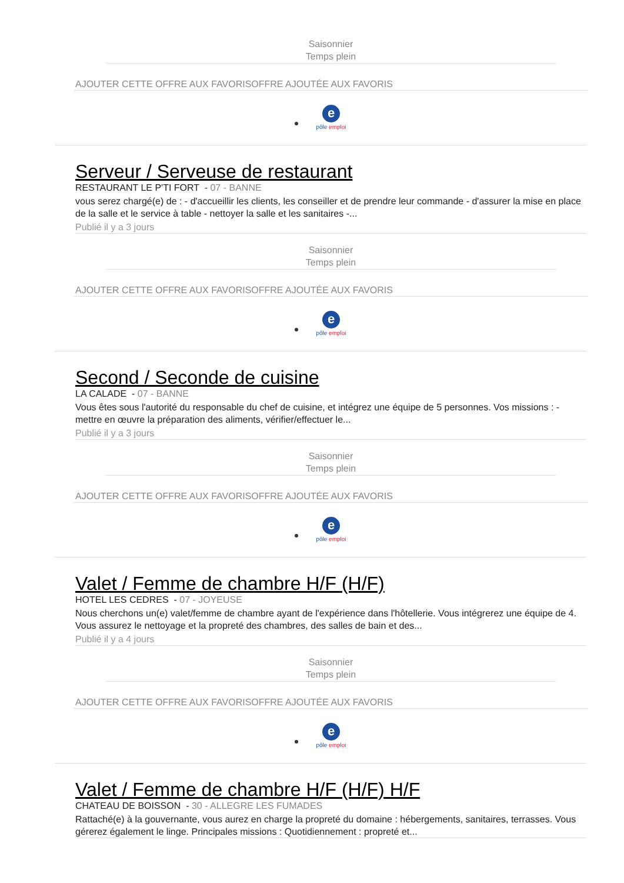Saisonnier
Temps plein
AJOUTER CETTE OFFRE AUX FAVORISOFFRE AJOUTÉE AUX FAVORIS
e
pôle emploi
Serveur / Serveuse de restaurant
RESTAURANT LE P'TI FORT - 07 - BANNE
vous serez chargé(e) de : - d'accueillir les clients, les conseiller et de prendre leur commande - d'assurer la mise en place de la salle et le service à table - nettoyer la salle et les sanitaires -...
Publié il y a 3 jours
Saisonnier
Temps plein
AJOUTER CETTE OFFRE AUX FAVORISOFFRE AJOUTÉE AUX FAVORIS
e
pôle emploi
Second / Seconde de cuisine
LA CALADE - 07 - BANNE
Vous êtes sous l'autorité du responsable du chef de cuisine, et intégrez une équipe de 5 personnes. Vos missions : - mettre en œuvre la préparation des aliments, vérifier/effectuer le...
Publié il y a 3 jours
Saisonnier
Temps plein
AJOUTER CETTE OFFRE AUX FAVORISOFFRE AJOUTÉE AUX FAVORIS
e
pôle emploi
Valet / Femme de chambre H/F (H/F)
HOTEL LES CEDRES - 07 - JOYEUSE
Nous cherchons un(e) valet/femme de chambre ayant de l'expérience dans l'hôtellerie. Vous intégrerez une équipe de 4. Vous assurez le nettoyage et la propreté des chambres, des salles de bain et des...
Publié il y a 4 jours
Saisonnier
Temps plein
AJOUTER CETTE OFFRE AUX FAVORISOFFRE AJOUTÉE AUX FAVORIS
e
pôle emploi
Valet / Femme de chambre H/F (H/F) H/F
CHATEAU DE BOISSON - 30 - ALLEGRE LES FUMADES
Rattaché(e) à la gouvernante, vous aurez en charge la propreté du domaine : hébergements, sanitaires, terrasses. Vous gérerez également le linge. Principales missions : Quotidiennement : propreté et...